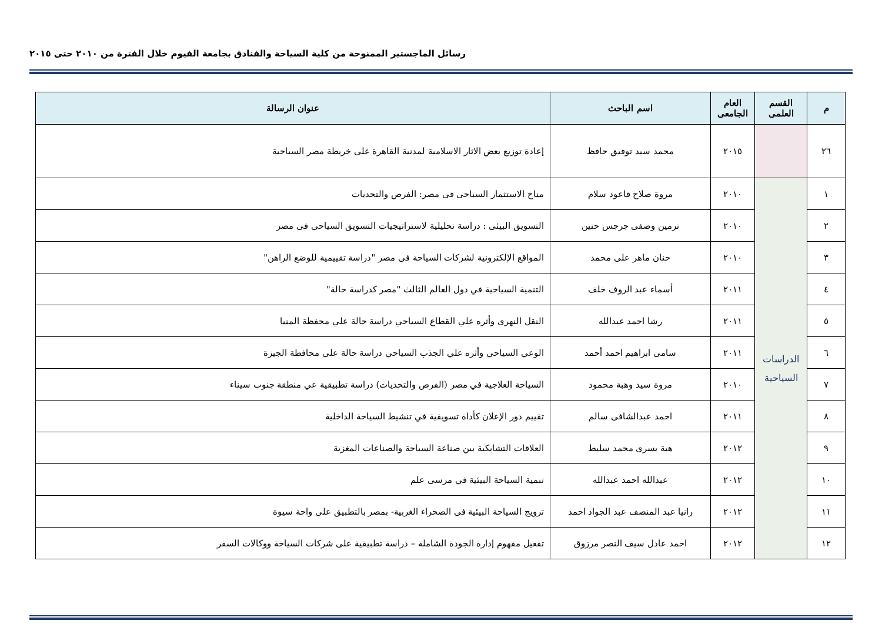رسائل الماجستير الممنوحة من كلية السياحة والفنادق بجامعة الفيوم خلال الفترة من ٢٠١٠ حتى ٢٠١٥
| م | القسم العلمى | العام الجامعى | اسم الباحث | عنوان الرسالة |
| --- | --- | --- | --- | --- |
| ٢٦ | | ٢٠١٥ | محمد سيد توفيق حافظ | إعادة توزيع بعض الاثار الاسلامية لمدنية القاهرة على خريطة مصر السياحية |
| ١ | الدراسات السياحية | ٢٠١٠ | مروة صلاح قاعود سلام | مناخ الاستثمار السياحى فى مصر: الفرص والتحديات |
| ٢ | | ٢٠١٠ | نرمين وصفى جرجس حنين | التسويق البيئى : دراسة تحليلية لاستراتيجيات التسويق السياحى فى مصر |
| ٣ | | ٢٠١٠ | حنان ماهر على محمد | المواقع الإلكترونية لشركات السياحة فى مصر "دراسة تقييمية للوضع الراهن" |
| ٤ | | ٢٠١١ | أسماء عبد الروف خلف | التنمية السياحية في دول العالم الثالث "مصر كدراسة حالة" |
| ٥ | | ٢٠١١ | رشا احمد عبدالله | النقل النهرى وأثره علي القطاع السياحي دراسة حالة علي محفظة المنيا |
| ٦ | | ٢٠١١ | سامى ابراهيم احمد أحمد | الوعي السياحي وأثره علي الجذب السياحي دراسة حالة علي محافظة الجيزة |
| ٧ | | ٢٠١٠ | مروة سيد وهبة محمود | السياحة العلاجية في مصر (الفرص والتحديات) دراسة تطبيقية عي منطقة جنوب سيناء |
| ٨ | | ٢٠١١ | احمد عبدالشافى سالم | تقييم دور الإعلان كأداة تسويقية في تنشيط السياحة الداخلية |
| ٩ | | ٢٠١٢ | هبة يسرى محمد سليط | العلاقات التشابكية بين صناعة السياحة والصناعات المغزية |
| ١٠ | | ٢٠١٢ | عبدالله احمد عبدالله | تنمية السياحة البيئية في مرسى علم |
| ١١ | | ٢٠١٢ | رانيا عبد المنصف عبد الجواد احمد | ترويج السياحة البيئية فى الصحراء الغربية- بمصر بالتطبيق على واحة سيوة |
| ١٢ | | ٢٠١٢ | احمد عادل سيف النصر مرزوق | تفعيل مفهوم إدارة الجودة الشاملة – دراسة تطبيقية على شركات السياحة ووكالات السفر |